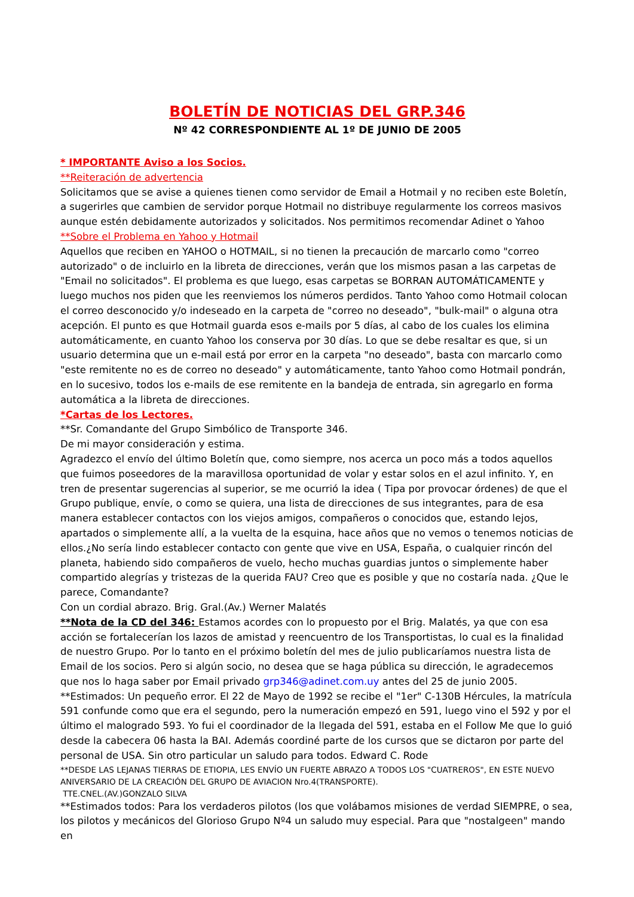BOLETÍN DE NOTICIAS DEL GRP.346
Nº 42 CORRESPONDIENTE AL 1º DE JUNIO DE 2005
* IMPORTANTE Aviso a los Socios.
**Reiteración de advertencia
Solicitamos que se avise a quienes tienen como servidor de Email a Hotmail y no reciben este Boletín, a sugerirles que cambien de servidor porque Hotmail no distribuye regularmente los correos masivos aunque estén debidamente autorizados y solicitados. Nos permitimos recomendar Adinet o Yahoo
**Sobre el Problema en Yahoo y Hotmail
Aquellos que reciben en YAHOO o HOTMAIL, si no tienen la precaución de marcarlo como "correo autorizado" o de incluirlo en la libreta de direcciones, verán que los mismos pasan a las carpetas de "Email no solicitados". El problema es que luego, esas carpetas se BORRAN AUTOMÁTICAMENTE y luego muchos nos piden que les reenviemos los números perdidos. Tanto Yahoo como Hotmail colocan el correo desconocido y/o indeseado en la carpeta de "correo no deseado", "bulk-mail" o alguna otra acepción. El punto es que Hotmail guarda esos e-mails por 5 días, al cabo de los cuales los elimina automáticamente, en cuanto Yahoo los conserva por 30 días. Lo que se debe resaltar es que, si un usuario determina que un e-mail está por error en la carpeta "no deseado", basta con marcarlo como "este remitente no es de correo no deseado" y automáticamente, tanto Yahoo como Hotmail pondrán, en lo sucesivo, todos los e-mails de ese remitente en la bandeja de entrada, sin agregarlo en forma automática a la libreta de direcciones.
*Cartas de los Lectores.
**Sr. Comandante del Grupo Simbólico de Transporte 346.
De mi mayor consideración y estima.
Agradezco el envío del último Boletín que, como siempre, nos acerca un poco más a todos aquellos que fuimos poseedores de la maravillosa oportunidad de volar y estar solos en el azul infinito. Y, en tren de presentar sugerencias al superior, se me ocurrió la idea ( Tipa por provocar órdenes) de que el Grupo publique, envíe, o como se quiera, una lista de direcciones de sus integrantes, para de esa manera establecer contactos con los viejos amigos, compañeros o conocidos que, estando lejos, apartados o simplemente allí, a la vuelta de la esquina, hace años que no vemos o tenemos noticias de ellos.¿No sería lindo establecer contacto con gente que vive en USA, España, o cualquier rincón del planeta, habiendo sido compañeros de vuelo, hecho muchas guardias juntos o simplemente haber compartido alegrías y tristezas de la querida FAU? Creo que es posible y que no costaría nada. ¿Que le parece, Comandante?
Con un cordial abrazo. Brig. Gral.(Av.) Werner Malatés
**Nota de la CD del 346: Estamos acordes con lo propuesto por el Brig. Malatés, ya que con esa acción se fortalecerían los lazos de amistad y reencuentro de los Transportistas, lo cual es la finalidad de nuestro Grupo. Por lo tanto en el próximo boletín del mes de julio publicaríamos nuestra lista de Email de los socios. Pero si algún socio, no desea que se haga pública su dirección, le agradecemos que nos lo haga saber por Email privado grp346@adinet.com.uy antes del 25 de junio 2005.
**Estimados: Un pequeño error. El 22 de Mayo de 1992 se recibe el "1er" C-130B Hércules, la matrícula 591 confunde como que era el segundo, pero la numeración empezó en 591, luego vino el 592 y por el último el malogrado 593. Yo fui el coordinador de la llegada del 591, estaba en el Follow Me que lo guió desde la cabecera 06 hasta la BAI. Además coordiné parte de los cursos que se dictaron por parte del personal de USA. Sin otro particular un saludo para todos. Edward C. Rode
**DESDE LAS LEJANAS TIERRAS DE ETIOPIA, LES ENVÍO UN FUERTE ABRAZO A TODOS LOS "CUATREROS", EN ESTE NUEVO ANIVERSARIO DE LA CREACIÓN DEL GRUPO DE AVIACION Nro.4(TRANSPORTE).
TTE.CNEL.(AV.)GONZALO SILVA
**Estimados todos: Para los verdaderos pilotos (los que volábamos misiones de verdad SIEMPRE, o sea, los pilotos y mecánicos del Glorioso Grupo Nº4 un saludo muy especial. Para que "nostalgeen" mando en